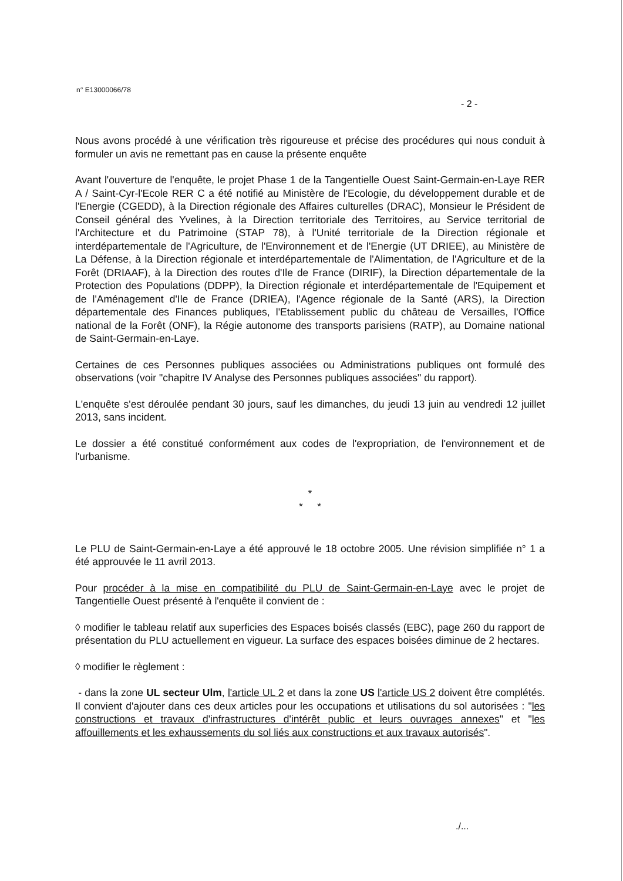n° E13000066/78
- 2 -
Nous avons procédé à une vérification très rigoureuse et précise des procédures qui nous conduit à formuler un avis ne remettant pas en cause la présente enquête
Avant l'ouverture de l'enquête, le projet Phase 1 de la Tangentielle Ouest Saint-Germain-en-Laye RER A / Saint-Cyr-l'Ecole RER C a été notifié au Ministère de l'Ecologie, du développement durable et de l'Energie (CGEDD), à la Direction régionale des Affaires culturelles (DRAC), Monsieur le Président de Conseil général des Yvelines, à la Direction territoriale des Territoires, au Service territorial de l'Architecture et du Patrimoine (STAP 78), à l'Unité territoriale de la Direction régionale et interdépartementale de l'Agriculture, de l'Environnement et de l'Energie (UT DRIEE), au Ministère de La Défense, à la Direction régionale et interdépartementale de l'Alimentation, de l'Agriculture et de la Forêt (DRIAAF), à la Direction des routes d'Ile de France (DIRIF), la Direction départementale de la Protection des Populations (DDPP), la Direction régionale et interdépartementale de l'Equipement et de l'Aménagement d'Ile de France (DRIEA), l'Agence régionale de la Santé (ARS), la Direction départementale des Finances publiques, l'Etablissement public du château de Versailles, l'Office national de la Forêt (ONF), la Régie autonome des transports parisiens (RATP), au Domaine national de Saint-Germain-en-Laye.
Certaines de ces Personnes publiques associées ou Administrations publiques ont formulé des observations (voir "chapitre IV Analyse des Personnes publiques associées" du rapport).
L'enquête s'est déroulée pendant 30 jours, sauf les dimanches, du jeudi 13 juin au vendredi 12 juillet 2013, sans incident.
Le dossier a été constitué conformément aux codes de l'expropriation, de l'environnement et de l'urbanisme.
*
* *
Le PLU de Saint-Germain-en-Laye a été approuvé le 18 octobre 2005. Une révision simplifiée n° 1 a été approuvée le 11 avril 2013.
Pour procéder à la mise en compatibilité du PLU de Saint-Germain-en-Laye avec le projet de Tangentielle Ouest présenté à l'enquête il convient de :
◊ modifier le tableau relatif aux superficies des Espaces boisés classés (EBC), page 260 du rapport de présentation du PLU actuellement en vigueur. La surface des espaces boisées diminue de 2 hectares.
◊ modifier le règlement :
- dans la zone UL secteur Ulm, l'article UL 2 et dans la zone US l'article US 2 doivent être complétés. Il convient d'ajouter dans ces deux articles pour les occupations et utilisations du sol autorisées : "les constructions et travaux d'infrastructures d'intérêt public et leurs ouvrages annexes" et "les affouillements et les exhaussements du sol liés aux constructions et aux travaux autorisés".
./...